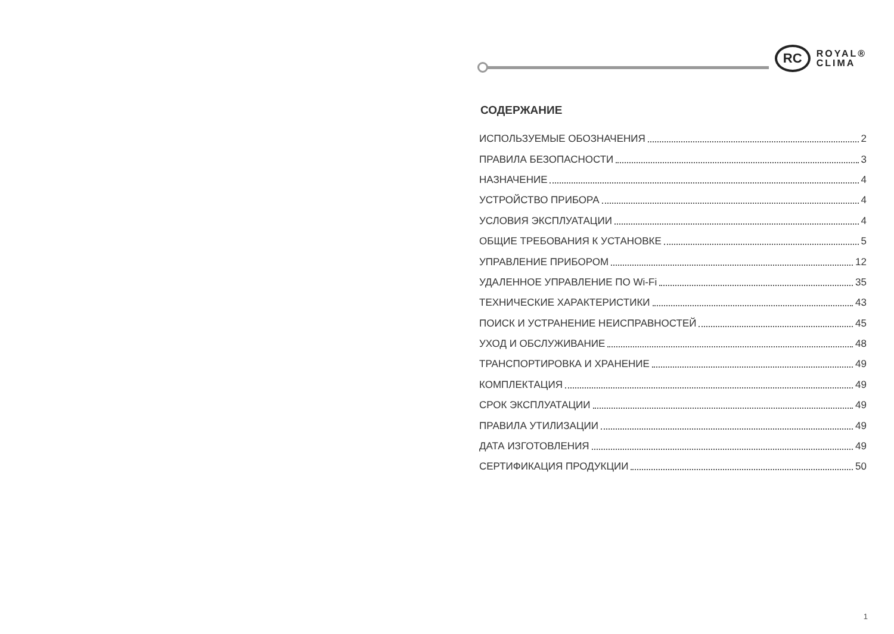RC
ROYAL®
CLIMA
СОДЕРЖАНИЕ
ИСПОЛЬЗУЕМЫЕ ОБОЗНАЧЕНИЯ 2
ПРАВИЛА БЕЗОПАСНОСТИ 3
НАЗНАЧЕНИЕ 4
УСТРОЙСТВО ПРИБОРА 4
УСЛОВИЯ ЭКСПЛУАТАЦИИ 4
ОБЩИЕ ТРЕБОВАНИЯ К УСТАНОВКЕ 5
УПРАВЛЕНИЕ ПРИБОРОМ 12
УДАЛЕННОЕ УПРАВЛЕНИЕ ПО Wi-Fi 35
ТЕХНИЧЕСКИЕ ХАРАКТЕРИСТИКИ 43
ПОИСК И УСТРАНЕНИЕ НЕИСПРАВНОСТЕЙ 45
УХОД И ОБСЛУЖИВАНИЕ 48
ТРАНСПОРТИРОВКА И ХРАНЕНИЕ 49
КОМПЛЕКТАЦИЯ 49
СРОК ЭКСПЛУАТАЦИИ 49
ПРАВИЛА УТИЛИЗАЦИИ 49
ДАТА ИЗГОТОВЛЕНИЯ 49
СЕРТИФИКАЦИЯ ПРОДУКЦИИ 50
1